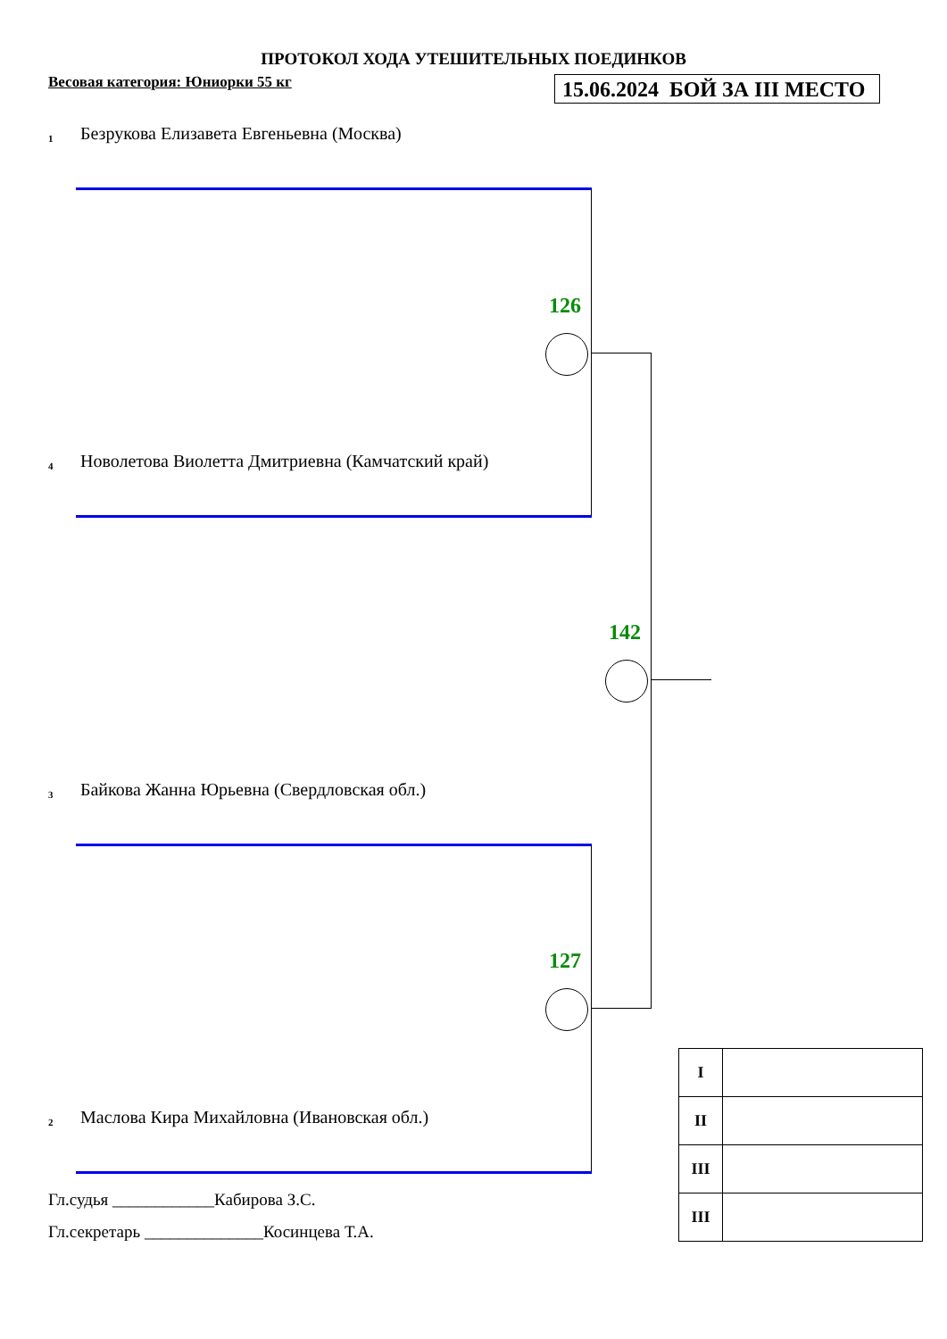ПРОТОКОЛ ХОДА УТЕШИТЕЛЬНЫХ ПОЕДИНКОВ
Весовая категория: Юниорки 55 кг
15.06.2024 БОЙ ЗА III МЕСТО
1 Безрукова Елизавета Евгеньевна (Москва)
126
4 Новолетова Виолетта Дмитриевна (Камчатский край)
142
3 Байкова Жанна Юрьевна (Свердловская обл.)
127
2 Маслова Кира Михайловна (Ивановская обл.)
Гл.судья ____________Кабирова З.С.
Гл.секретарь ______________Косинцева Т.А.
| I | |
| II | |
| III | |
| III | |